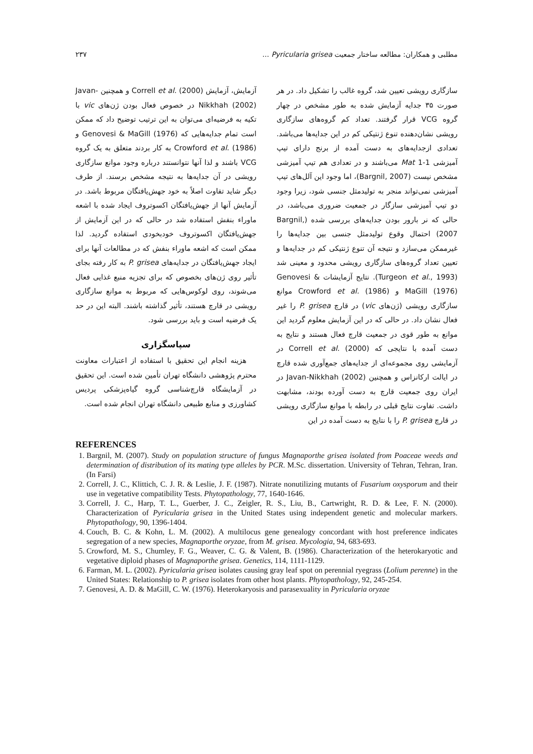مطلبی و همکاران: مطالعه ساختار جمعیت Pyricularia grisea ... ۲۳۷
سازگاری رویشی تعیین شد، گروه غالب را تشکیل داد. در هر صورت ۳۵ جدایه آزمایش شده به طور مشخص در چهار گروه VCG قرار گرفتند. تعداد کم گروه‌های سازگاری رویشی نشان‌دهنده تنوع ژنتیکی کم در این جدایه‌ها می‌باشد. تعدادی ازجدایه‌های به دست آمده از برنج دارای تیپ آمیزشی Mat 1-1 می‌باشند و در تعدادی هم تیپ آمیزشی مشخص نیست (Bargnil, 2007)، اما وجود این آلل‌های تیپ آمیزشی نمی‌تواند منجر به تولیدمثل جنسی شود، زیرا وجود دو تیپ آمیزشی سازگار در جمعیت ضروری می‌باشد، در حالی که نر بارور بودن جدایه‌های بررسی شده (Bargnil, 2007) احتمال وقوع تولیدمثل جنسی بین جدایه‌ها را غیرممکن می‌سازد و نتیجه آن تنوع ژنتیکی کم در جدایه‌ها و تعیین تعداد گروه‌های سازگاری رویشی محدود و معینی شد (Turgeon et al., 1993). نتایج آزمایشات Genovesi & MaGill (1976) و Crowford et al. (1986) موانع سازگاری رویشی (ژن‌های vic) در قارچ P. grisea را غیر فعال نشان داد. در حالی که در این آزمایش معلوم گردید این موانع به طور قوی در جمعیت قارچ فعال هستند و نتایج به دست آمده با نتایجی که Correll et al. (2000) در آزمایشی روی مجموعه‌ای از جدایه‌های جمع‌آوری شده قارچ در ایالت ارکانزاس و همچنین Javan-Nikkhah (2002) در ایران روی جمعیت قارچ به دست آورده بودند، مشابهت داشت. تفاوت نتایج قبلی در رابطه با موانع سازگاری رویشی در قارچ P. grisea را با نتایج به دست آمده در این
آزمایش، آزمایش Correll et al. (2000) و همچنین Javan-Nikkhah (2002) در خصوص فعال بودن ژن‌های vic با تکیه به فرضیه‌ای می‌توان به این ترتیب توضیح داد که ممکن است تمام جدایه‌هایی که Genovesi & MaGill (1976) و Crowford et al. (1986) به کار بردند متعلق به یک گروه VCG باشند و لذا آنها نتوانستند درباره وجود موانع سازگاری رویشی در آن جدایه‌ها به نتیجه مشخص برسند. از طرف دیگر شاید تفاوت اصلاً به خود جهش‌یافتگان مربوط باشد. در آزمایش آنها از جهش‌یافتگان اکسوتروف ایجاد شده با اشعه ماوراء بنفش استفاده شد در حالی که در این آزمایش از جهش‌یافتگان اکسوتروف خودبخودی استفاده گردید. لذا ممکن است که اشعه ماوراء بنفش که در مطالعات آنها برای ایجاد جهش‌یافتگان در جدایه‌های P. grisea به کار رفته بجای تأثیر روی ژن‌های بخصوص که برای تجزیه منبع غذایی فعال می‌شوند، روی لوکوس‌هایی که مربوط به موانع سازگاری رویشی در قارچ هستند، تأثیر گذاشته باشند. البته این در حد یک فرضیه است و باید بررسی شود.
سپاسگزاری
هزینه انجام این تحقیق با استفاده از اعتبارات معاونت محترم پژوهشی دانشگاه تهران تأمین شده است. این تحقیق در آزمایشگاه قارچ‌شناسی گروه گیاه‌پزشکی پردیس کشاورزی و منابع طبیعی دانشگاه تهران انجام شده است.
REFERENCES
1. Bargnil, M. (2007). Study on population structure of fungus Magnaporthe grisea isolated from Poaceae weeds and determination of distribution of its mating type alleles by PCR. M.Sc. dissertation. University of Tehran, Tehran, Iran. (In Farsi)
2. Correll, J. C., Klittich, C. J. R. & Leslie, J. F. (1987). Nitrate nonutilizing mutants of Fusarium oxysporum and their use in vegetative compatibility Tests. Phytopathology, 77, 1640-1646.
3. Correll, J. C., Harp, T. L., Guerber, J. C., Zeigler, R. S., Liu, B., Cartwright, R. D. & Lee, F. N. (2000). Characterization of Pyricularia grisea in the United States using independent genetic and molecular markers. Phytopathology, 90, 1396-1404.
4. Couch, B. C. & Kohn, L. M. (2002). A multilocus gene genealogy concordant with host preference indicates segregation of a new species, Magnaporthe oryzae, from M. grisea. Mycologia, 94, 683-693.
5. Crowford, M. S., Chumley, F. G., Weaver, C. G. & Valent, B. (1986). Characterization of the heterokaryotic and vegetative diploid phases of Magnaporthe grisea. Genetics, 114, 1111-1129.
6. Farman, M. L. (2002). Pyricularia grisea isolates causing gray leaf spot on perennial ryegrass (Lolium perenne) in the United States: Relationship to P. grisea isolates from other host plants. Phytopathology, 92, 245-254.
7. Genovesi, A. D. & MaGill, C. W. (1976). Heterokaryosis and parasexuality in Pyricularia oryzae